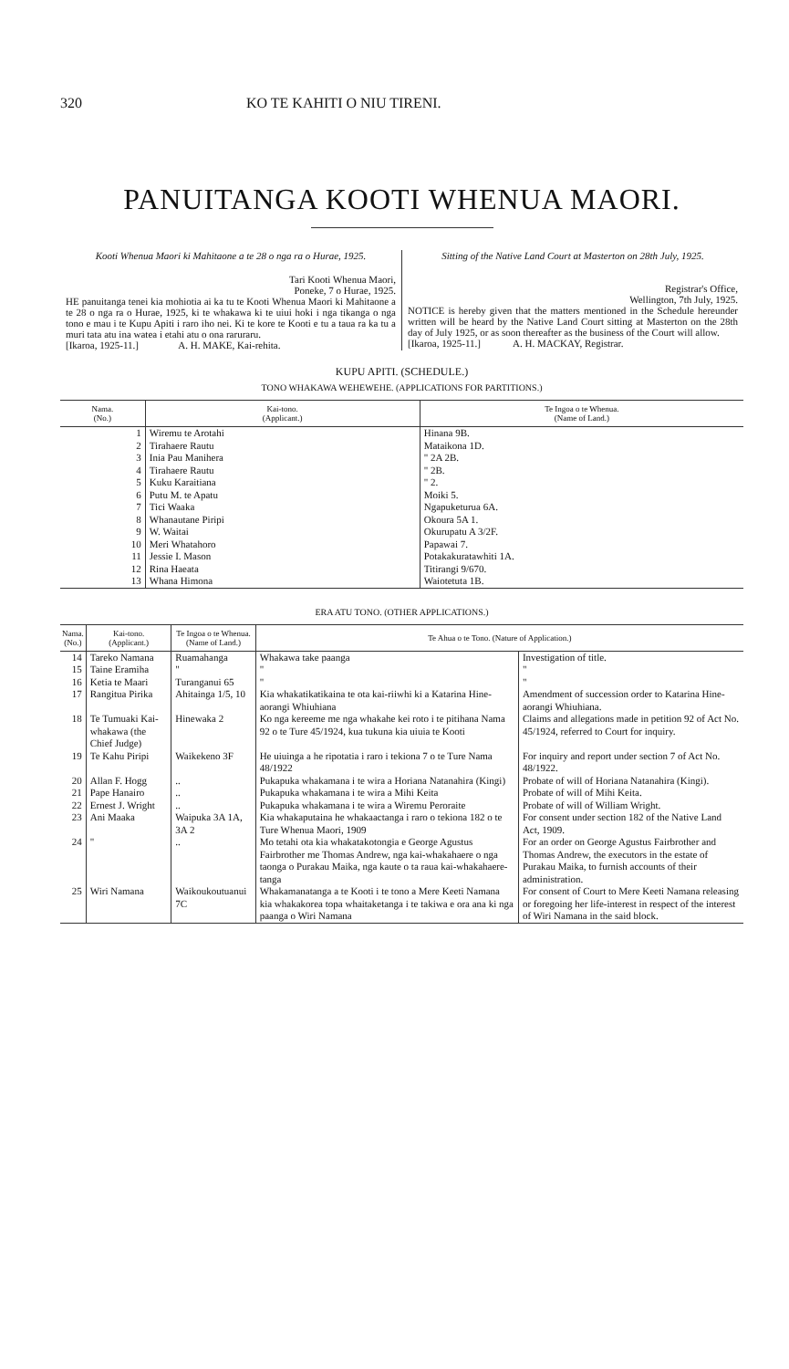320 KO TE KAHITI O NIU TIRENI.
PANUITANGA KOOTI WHENUA MAORI.
Kooti Whenua Maori ki Mahitaone a te 28 o nga ra o Hurae, 1925.
Tari Kooti Whenua Maori,
Poneke, 7 o Hurae, 1925.
HE panuitanga tenei kia mohiotia ai ka tu te Kooti Whenua Maori ki Mahitaone a te 28 o nga ra o Hurae, 1925, ki te whakawa ki te uiui hoki i nga tikanga o nga tono e mau i te Kupu Apiti i raro iho nei. Ki te kore te Kooti e tu a taua ra ka tu a muri tata atu ina watea i etahi atu o ona raruraru.
[Ikaroa, 1925-11.] A. H. MAKE, Kai-rehita.
Sitting of the Native Land Court at Masterton on 28th July, 1925.
Registrar's Office,
Wellington, 7th July, 1925.
NOTICE is hereby given that the matters mentioned in the Schedule hereunder written will be heard by the Native Land Court sitting at Masterton on the 28th day of July 1925, or as soon thereafter as the business of the Court will allow.
[Ikaroa, 1925-11.] A. H. MACKAY, Registrar.
KUPU APITI. (SCHEDULE.)
TONO WHAKAWA WEHEWEHE. (APPLICATIONS FOR PARTITIONS.)
| Nama. (No.) | Kai-tono. (Applicant.) | Te Ingoa o te Whenua. (Name of Land.) |
| --- | --- | --- |
| 1 | Wiremu te Arotahi | Hinana 9B. |
| 2 | Tirahaere Rautu | Mataikona 1D. |
| 3 | Inia Pau Manihera | " 2A 2B. |
| 4 | Tirahaere Rautu | " 2B. |
| 5 | Kuku Karaitiana | " 2. |
| 6 | Putu M. te Apatu | Moiki 5. |
| 7 | Tici Waaka | Ngapuketurua 6A. |
| 8 | Whanautane Piripi | Okoura 5A 1. |
| 9 | W. Waitai | Okurupatu A 3/2F. |
| 10 | Meri Whatahoro | Papawai 7. |
| 11 | Jessie I. Mason | Potakakuratawhiti 1A. |
| 12 | Rina Haeata | Titirangi 9/670. |
| 13 | Whana Himona | Waiotetuta 1B. |
ERA ATU TONO. (OTHER APPLICATIONS.)
| Nama. (No.) | Kai-tono. (Applicant.) | Te Ingoa o te Whenua. (Name of Land.) | Te Ahua o te Tono. (Nature of Application.) | |
| --- | --- | --- | --- | --- |
| 14 | Tareko Namana | Ruamahanga | Whakawa take paanga | Investigation of title. |
| 15 | Taine Eramiha | " | " | " |
| 16 | Ketia te Maari | Turanganui 65 | " | " |
| 17 | Rangitua Pirika | Ahitainga 1/5, 10 | Kia whakatikatikaina te ota kai-riiwhi ki a Katarina Hine-aorangi Whiuhiana | Amendment of succession order to Katarina Hine-aorangi Whiuhiana. |
| 18 | Te Tumuaki Kai-whakawa (the Chief Judge) | Hinewaka 2 | Ko nga kereeme me nga whakahe kei roto i te pitihana Nama 92 o te Ture 45/1924, kua tukuna kia uiuia te Kooti | Claims and allegations made in petition 92 of Act No. 45/1924, referred to Court for inquiry. |
| 19 | Te Kahu Piripi | Waikekeno 3F | He uiuinga a he ripotatia i raro i tekiona 7 o te Ture Nama 48/1922 | For inquiry and report under section 7 of Act No. 48/1922. |
| 20 | Allan F. Hogg | .. | Pukapuka whakamana i te wira a Horiana Natanahira (Kingi) | Probate of will of Horiana Natanahira (Kingi). |
| 21 | Pape Hanairo | .. | Pukapuka whakamana i te wira a Mihi Keita | Probate of will of Mihi Keita. |
| 22 | Ernest J. Wright | .. | Pukapuka whakamana i te wira a Wiremu Peroraite | Probate of will of William Wright. |
| 23 | Ani Maaka | Waipuka 3A 1A, 3A 2 | Kia whakaputaina he whakaactanga i raro o tekiona 182 o te Ture Whenua Maori, 1909 | For consent under section 182 of the Native Land Act, 1909. |
| 24 | " | .. | Mo tetahi ota kia whakatakotongia e George Agustus Fairbrother me Thomas Andrew, nga kai-whakahaere o nga taonga o Purakau Maika, nga kaute o ta raua kai-whakahaere-tanga | For an order on George Agustus Fairbrother and Thomas Andrew, the executors in the estate of Purakau Maika, to furnish accounts of their administration. |
| 25 | Wiri Namana | Waikoukoutuanui 7C | Whakamanatanga a te Kooti i te tono a Mere Keeti Namana kia whakakorea topa whaitaketanga i te takiwa e ora ana ki nga paanga o Wiri Namana | For consent of Court to Mere Keeti Namana releasing or foregoing her life-interest in respect of the interest of Wiri Namana in the said block. |